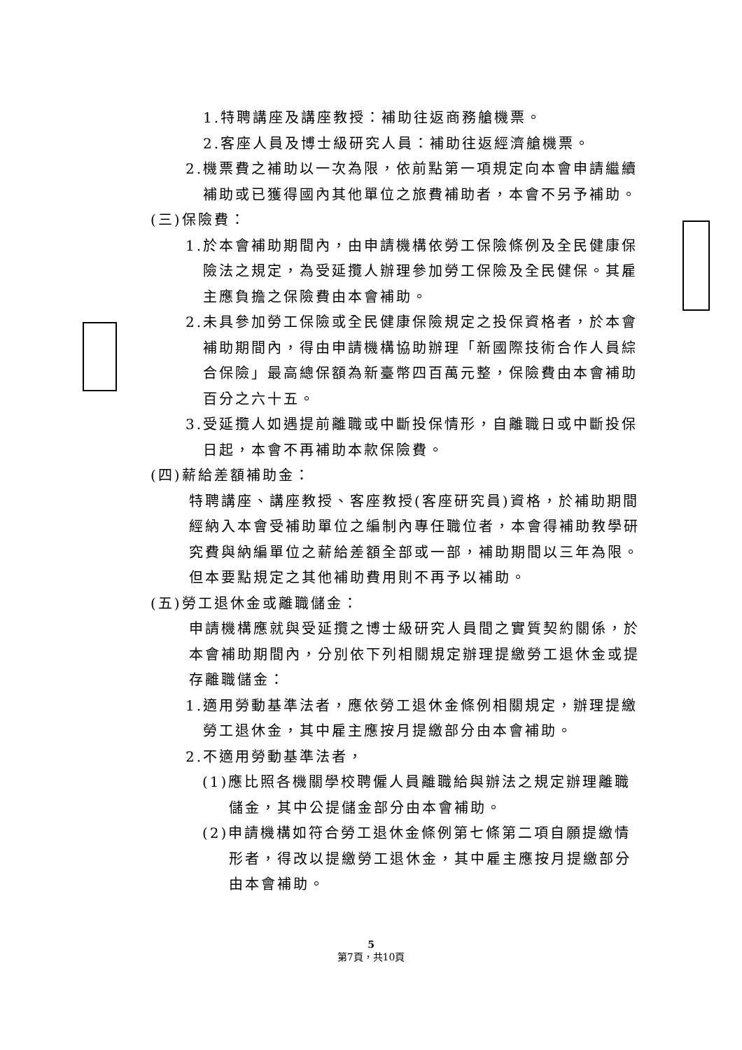1.特聘講座及講座教授：補助往返商務艙機票。
2.客座人員及博士級研究人員：補助往返經濟艙機票。
2.機票費之補助以一次為限，依前點第一項規定向本會申請繼續補助或已獲得國內其他單位之旅費補助者，本會不另予補助。
(三)保險費：
1.於本會補助期間內，由申請機構依勞工保險條例及全民健康保險法之規定，為受延攬人辦理參加勞工保險及全民健保。其雇主應負擔之保險費由本會補助。
2.未具參加勞工保險或全民健康保險規定之投保資格者，於本會補助期間內，得由申請機構協助辦理「新國際技術合作人員綜合保險」最高總保額為新臺幣四百萬元整，保險費由本會補助百分之六十五。
3.受延攬人如遇提前離職或中斷投保情形，自離職日或中斷投保日起，本會不再補助本款保險費。
(四)薪給差額補助金：
特聘講座、講座教授、客座教授(客座研究員)資格，於補助期間經納入本會受補助單位之編制內專任職位者，本會得補助教學研究費與納編單位之薪給差額全部或一部，補助期間以三年為限。但本要點規定之其他補助費用則不再予以補助。
(五)勞工退休金或離職儲金：
申請機構應就與受延攬之博士級研究人員間之實質契約關係，於本會補助期間內，分別依下列相關規定辦理提繳勞工退休金或提存離職儲金：
1.適用勞動基準法者，應依勞工退休金條例相關規定，辦理提繳勞工退休金，其中雇主應按月提繳部分由本會補助。
2.不適用勞動基準法者，
(1)應比照各機關學校聘僱人員離職給與辦法之規定辦理離職儲金，其中公提儲金部分由本會補助。
(2)申請機構如符合勞工退休金條例第七條第二項自願提繳情形者，得改以提繳勞工退休金，其中雇主應按月提繳部分由本會補助。
5
第7頁，共10頁